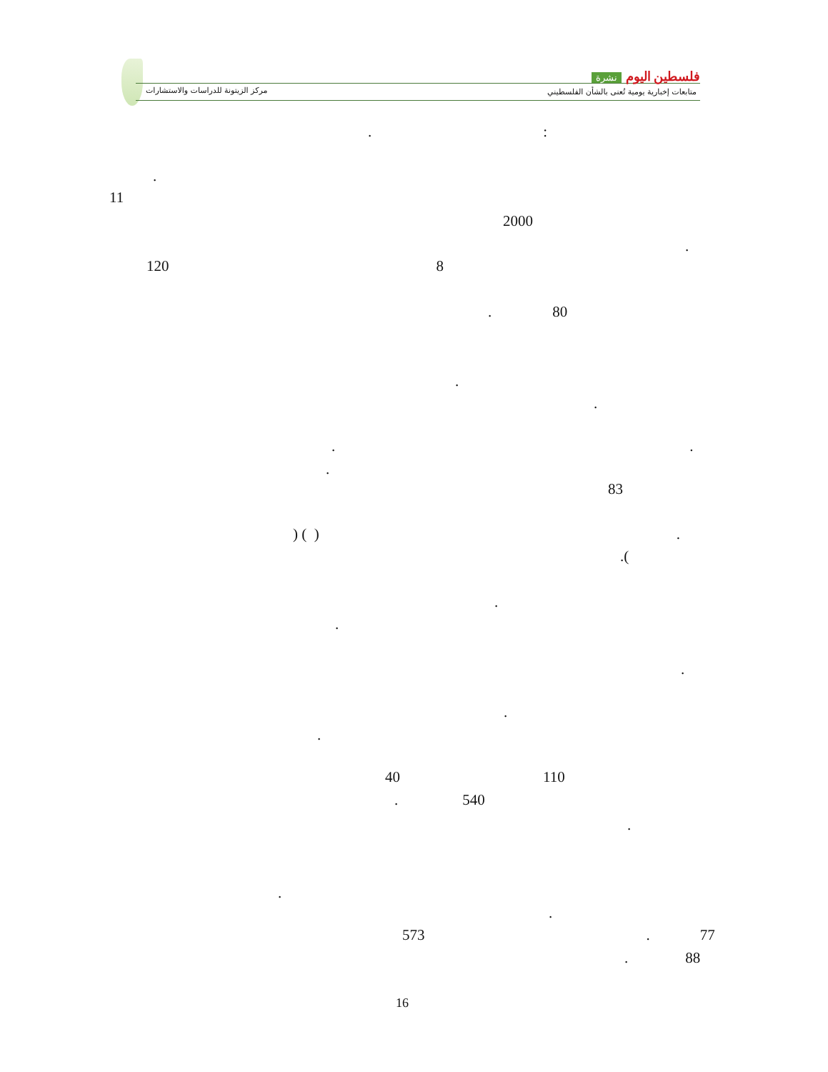فلسطين اليوم نشرة
مركز الزيتونة للدراسات والاستشارات
متابعات إخبارية يومية تُعنى بالشأن الفلسطيني
.:
.
11
2000
.
120 8
. 80
.
.
..
.
83
) ( ).
.(
.
.
.
.
.
40 110
. 540
.
.
.
573. 77
. 88
16